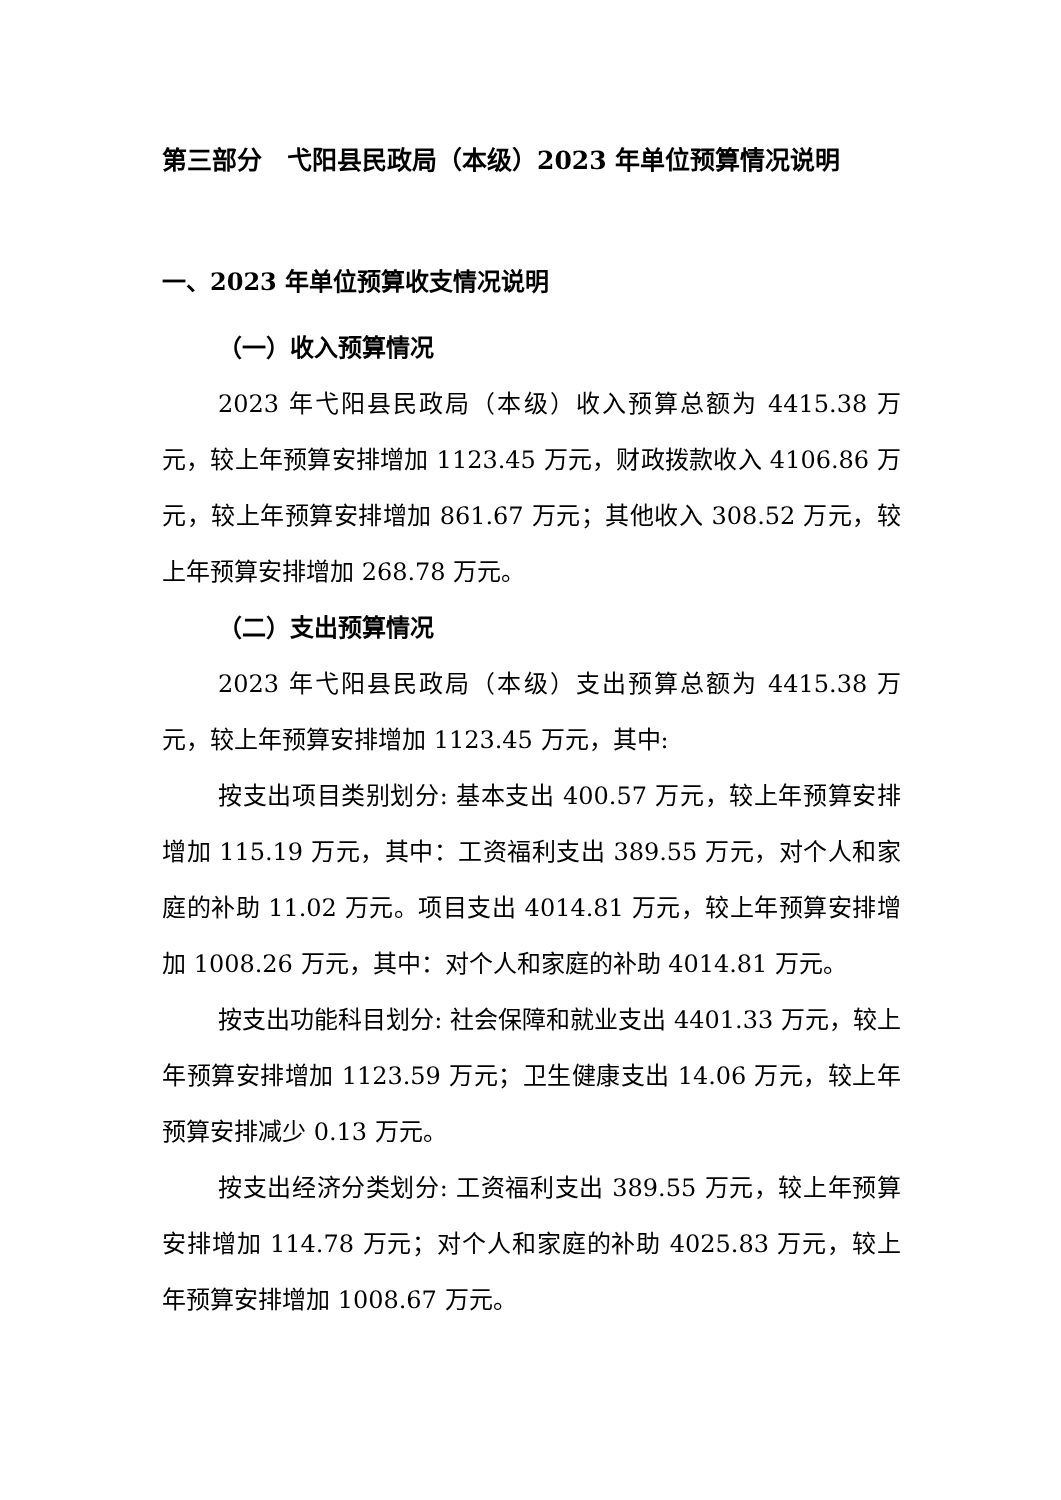第三部分　弋阳县民政局（本级）2023 年单位预算情况说明
一、2023 年单位预算收支情况说明
（一）收入预算情况
2023 年弋阳县民政局（本级）收入预算总额为 4415.38 万元，较上年预算安排增加 1123.45 万元，财政拨款收入 4106.86 万元，较上年预算安排增加 861.67 万元；其他收入 308.52 万元，较上年预算安排增加 268.78 万元。
（二）支出预算情况
2023 年弋阳县民政局（本级）支出预算总额为 4415.38 万元，较上年预算安排增加 1123.45 万元，其中:
按支出项目类别划分: 基本支出 400.57 万元，较上年预算安排增加 115.19 万元，其中：工资福利支出 389.55 万元，对个人和家庭的补助 11.02 万元。项目支出 4014.81 万元，较上年预算安排增加 1008.26 万元，其中：对个人和家庭的补助 4014.81 万元。
按支出功能科目划分: 社会保障和就业支出 4401.33 万元，较上年预算安排增加 1123.59 万元；卫生健康支出 14.06 万元，较上年预算安排减少 0.13 万元。
按支出经济分类划分: 工资福利支出 389.55 万元，较上年预算安排增加 114.78 万元；对个人和家庭的补助 4025.83 万元，较上年预算安排增加 1008.67 万元。